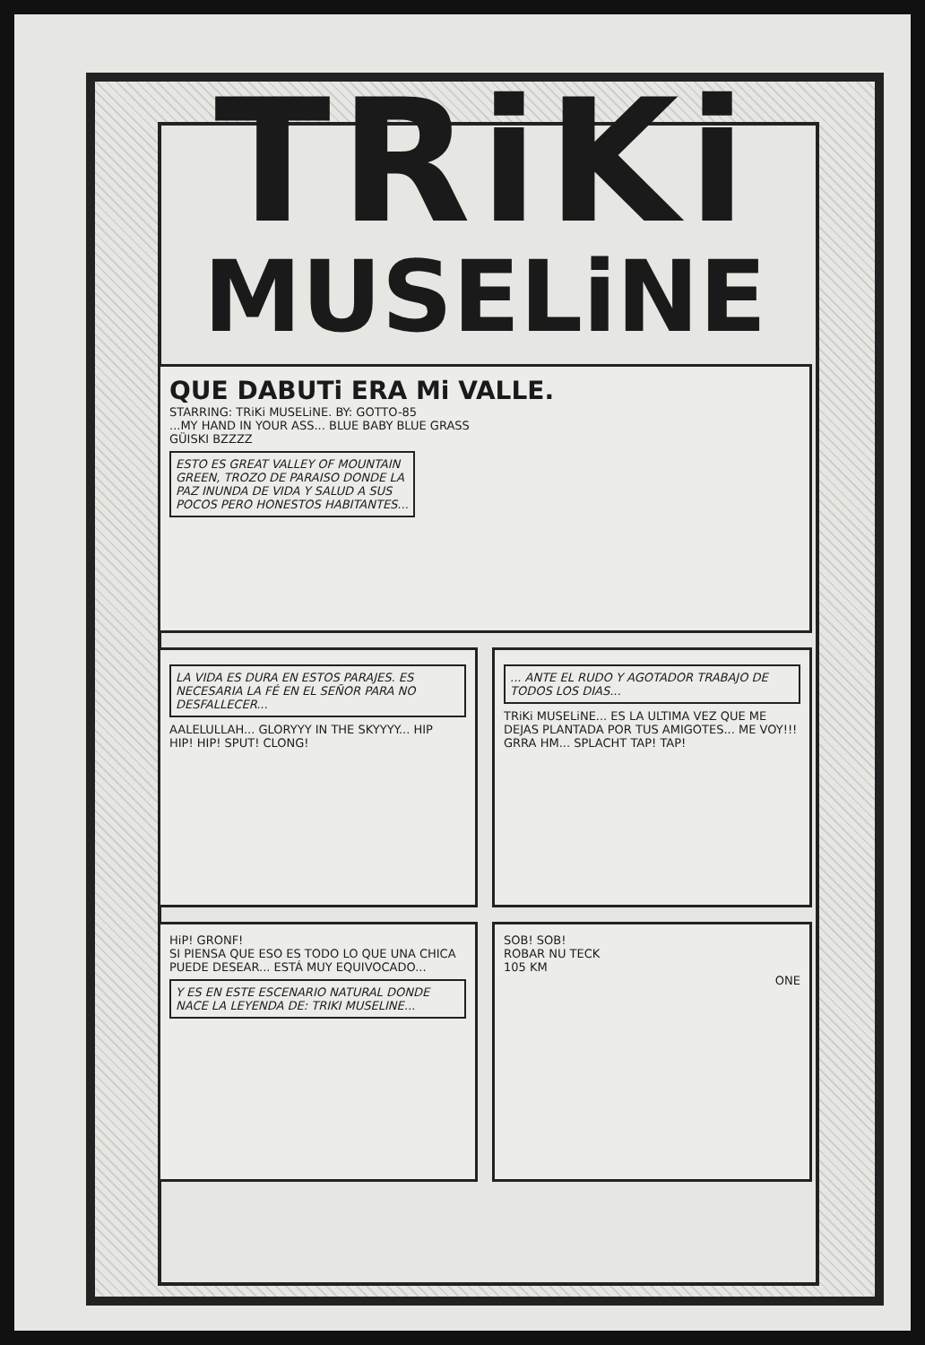TRiKi
MUSELiNE
QUE DABUTi ERA Mi VALLE.
STARRING: TRiKi MUSELiNE. BY: GOTTO-85
...MY HAND IN YOUR ASS... BLUE BABY BLUE GRASS
GÜISKI BZZZZ
ESTO ES GREAT VALLEY OF MOUNTAIN GREEN, TROZO DE PARAISO DONDE LA PAZ INUNDA DE VIDA Y SALUD A SUS POCOS PERO HONESTOS HABITANTES...
LA VIDA ES DURA EN ESTOS PARAJES. ES NECESARIA LA FÉ EN EL SEÑOR PARA NO DESFALLECER...
AALELULLAH... GLORYYY IN THE SKYYYY... HIP
HIP! HIP! SPUT! CLONG!
... ANTE EL RUDO Y AGOTADOR TRABAJO DE TODOS LOS DIAS...
TRiKi MUSELiNE... ES LA ULTIMA VEZ QUE ME DEJAS PLANTADA POR TUS AMIGOTES... ME VOY!!!
GRRA HM... SPLACHT TAP! TAP!
HiP! GRONF!
SI PIENSA QUE ESO ES TODO LO QUE UNA CHICA PUEDE DESEAR... ESTÁ MUY EQUIVOCADO...
Y ES EN ESTE ESCENARIO NATURAL DONDE NACE LA LEYENDA DE: TRIKI MUSELINE...
SOB! SOB!
ROBAR NU TECK
105 KM
ONE